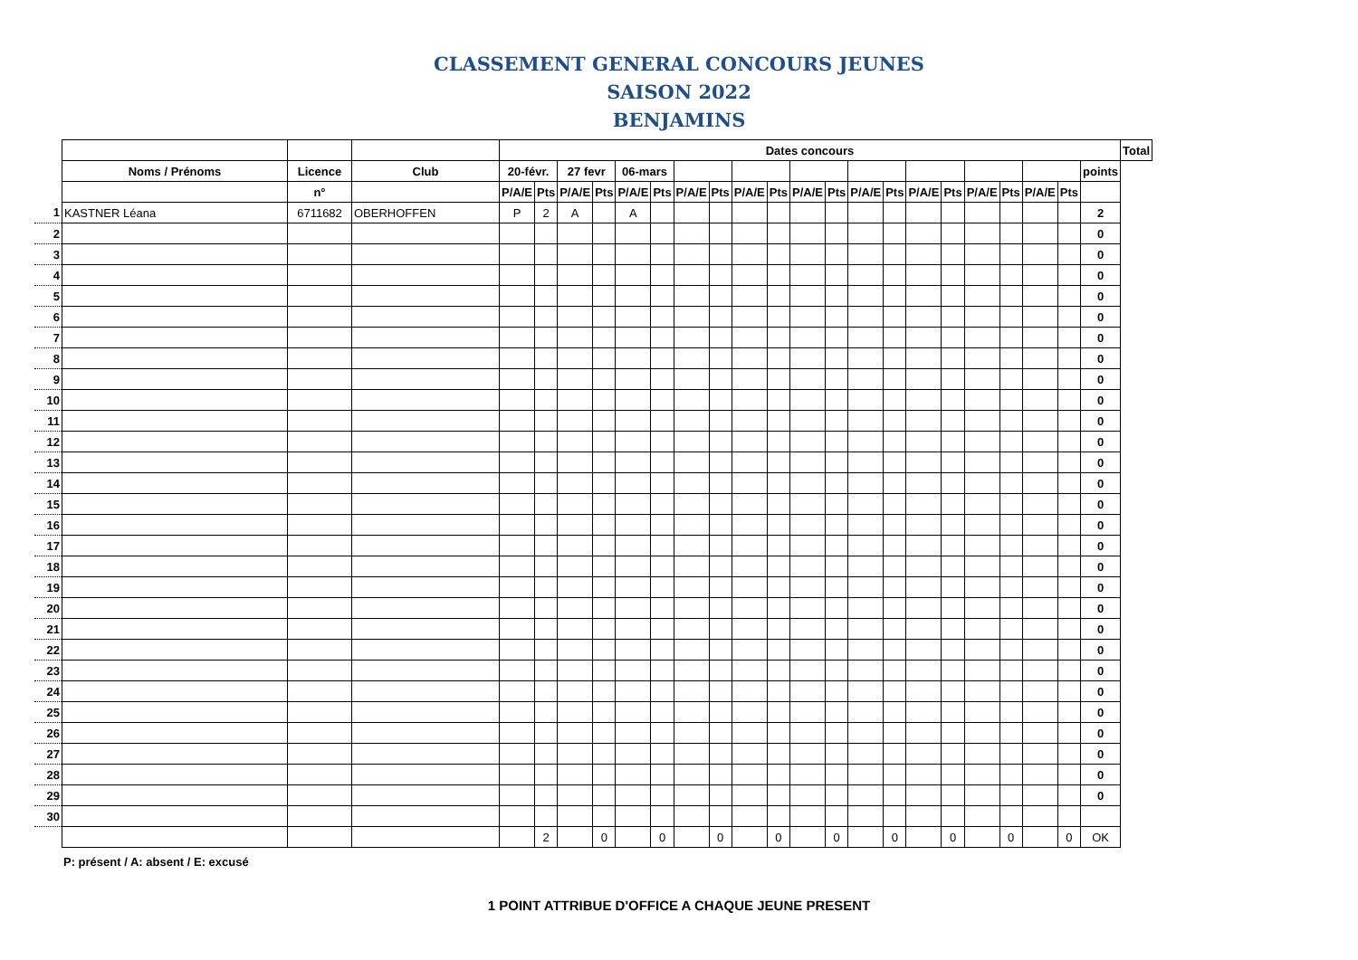CLASSEMENT GENERAL CONCOURS JEUNES
SAISON 2022
BENJAMINS
| | | | | Dates concours | | | | | | | | | | | | | | | | | | | | | Total |
| | Noms / Prénoms | Licence | Club | 20-févr. | | 27 fevr | | 06-mars | | | | | | | | | | | | | | | | points | |
| | | n° | | P/A/E | Pts | P/A/E | Pts | P/A/E | Pts | P/A/E | Pts | P/A/E | Pts | P/A/E | Pts | P/A/E | Pts | P/A/E | Pts | P/A/E | Pts | P/A/E | Pts | | |
| 1 | KASTNER Léana | 6711682 | OBERHOFFEN | P | 2 | A | | A | | | | | | | | | | | | | | | | 2 | |
| 2 | | | | | | | | | | | | | | | | | | | | | | | | 0 | |
| 3 | | | | | | | | | | | | | | | | | | | | | | | | 0 | |
| 4 | | | | | | | | | | | | | | | | | | | | | | | | 0 | |
| 5 | | | | | | | | | | | | | | | | | | | | | | | | 0 | |
| 6 | | | | | | | | | | | | | | | | | | | | | | | | 0 | |
| 7 | | | | | | | | | | | | | | | | | | | | | | | | 0 | |
| 8 | | | | | | | | | | | | | | | | | | | | | | | | 0 | |
| 9 | | | | | | | | | | | | | | | | | | | | | | | | 0 | |
| 10 | | | | | | | | | | | | | | | | | | | | | | | | 0 | |
| 11 | | | | | | | | | | | | | | | | | | | | | | | | 0 | |
| 12 | | | | | | | | | | | | | | | | | | | | | | | | 0 | |
| 13 | | | | | | | | | | | | | | | | | | | | | | | | 0 | |
| 14 | | | | | | | | | | | | | | | | | | | | | | | | 0 | |
| 15 | | | | | | | | | | | | | | | | | | | | | | | | 0 | |
| 16 | | | | | | | | | | | | | | | | | | | | | | | | 0 | |
| 17 | | | | | | | | | | | | | | | | | | | | | | | | 0 | |
| 18 | | | | | | | | | | | | | | | | | | | | | | | | 0 | |
| 19 | | | | | | | | | | | | | | | | | | | | | | | | 0 | |
| 20 | | | | | | | | | | | | | | | | | | | | | | | | 0 | |
| 21 | | | | | | | | | | | | | | | | | | | | | | | | 0 | |
| 22 | | | | | | | | | | | | | | | | | | | | | | | | 0 | |
| 23 | | | | | | | | | | | | | | | | | | | | | | | | 0 | |
| 24 | | | | | | | | | | | | | | | | | | | | | | | | 0 | |
| 25 | | | | | | | | | | | | | | | | | | | | | | | | 0 | |
| 26 | | | | | | | | | | | | | | | | | | | | | | | | 0 | |
| 27 | | | | | | | | | | | | | | | | | | | | | | | | 0 | |
| 28 | | | | | | | | | | | | | | | | | | | | | | | | 0 | |
| 29 | | | | | | | | | | | | | | | | | | | | | | | | 0 | |
| 30 | | | | | | | | | | | | | | | | | | | | | | | | | |
| | | | | | 2 | | 0 | | 0 | | 0 | | 0 | | 0 | | 0 | | 0 | | 0 | | 0 | OK | |
P: présent / A: absent / E: excusé
1 POINT ATTRIBUE D'OFFICE A CHAQUE JEUNE PRESENT